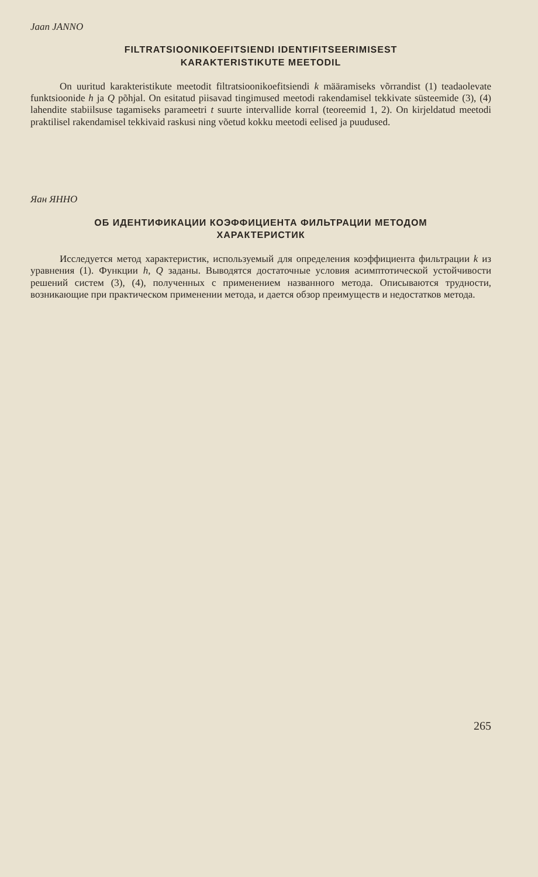Jaan JANNO
FILTRATSIOONIKOEFITSIENDI IDENTIFITSEERIMISEST
KARAKTERISTIKUTE MEETODIL
On uuritud karakteristikute meetodit filtratsioonikoefitsiendi k määramiseks võrrandist (1) teadaolevate funktsioonide h ja Q põhjal. On esitatud piisavad tingimused meetodi rakendamisel tekkivate süsteemide (3), (4) lahendite stabiilsuse tagamiseks parameetri t suurte intervallide korral (teoreemid 1, 2). On kirjeldatud meetodi praktilisel rakendamisel tekkivaid raskusi ning võetud kokku meetodi eelised ja puudused.
Яан ЯННО
ОБ ИДЕНТИФИКАЦИИ КОЭФФИЦИЕНТА ФИЛЬТРАЦИИ МЕТОДОМ
ХАРАКТЕРИСТИК
Исследуется метод характеристик, используемый для определения коэффициента фильтрации k из уравнения (1). Функции h, Q заданы. Выводятся достаточные условия асимптотической устойчивости решений систем (3), (4), полученных с применением названного метода. Описываются трудности, возникающие при практическом применении метода, и дается обзор преимуществ и недостатков метода.
265